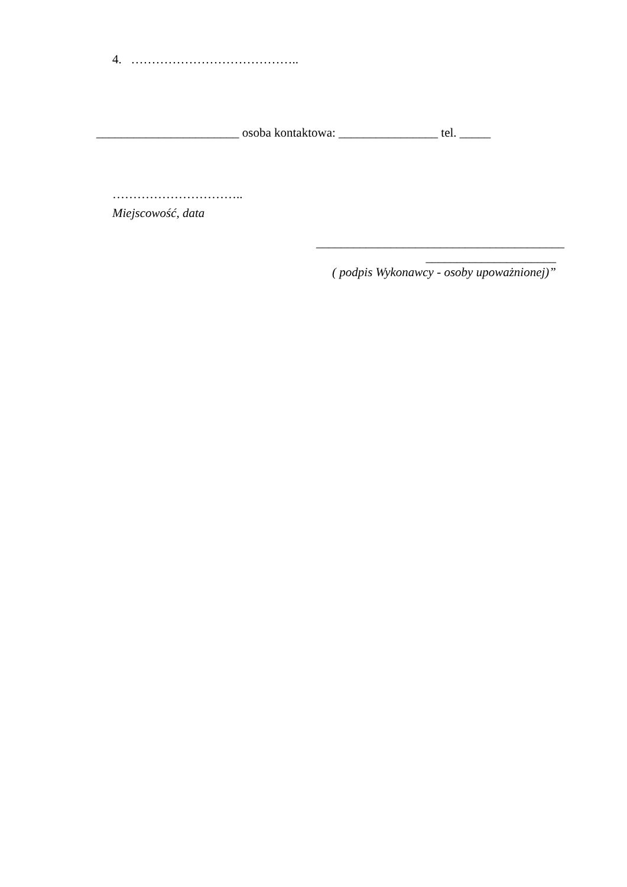4. …………………………………..
_______________________ osoba kontaktowa: ________________ tel. _____
…………………………..
Miejscowość, data
________________________________________
_____________________
( podpis Wykonawcy - osoby upoważnionej)”